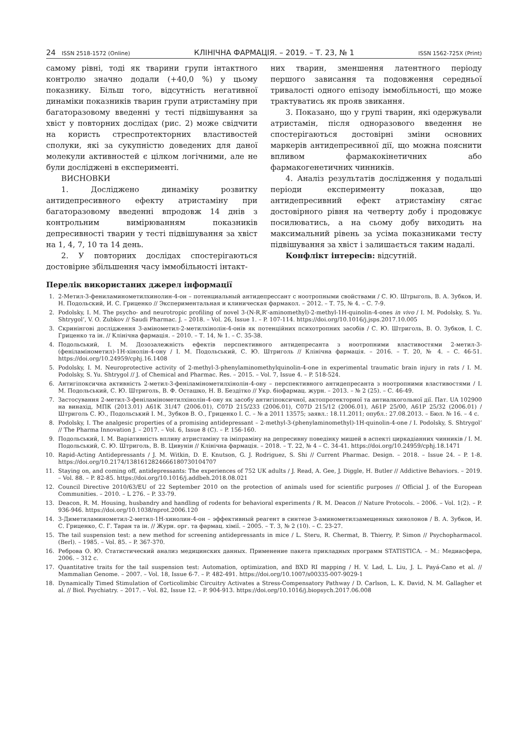24 ISSN 2518-1572 (Online) КЛІНІЧНА ФАРМАЦІЯ. – 2019. – Т. 23, № 1 ISSN 1562-725X (Print)
самому рівні, тоді як тварини групи інтактного контролю значно додали (+40,0 %) у цьому показнику. Більш того, відсутність негативної динаміки показників тварин групи атристаміну при багаторазовому введенні у тесті підвішування за хвіст у повторних дослідах (рис. 2) може свідчити на користь стреспротекторних властивостей сполуки, які за сукупністю доведених для даної молекули активностей є цілком логічними, але не були досліджені в експерименті.
ВИСНОВКИ
1. Досліджено динаміку розвитку антидепресивного ефекту атристаміну при багаторазовому введенні впродовж 14 днів з контрольним вимірюванням показників депресивності тварин у тесті підвішування за хвіст на 1, 4, 7, 10 та 14 день.
2. У повторних дослідах спостерігаються достовірне збільшення часу іммобільності інтакт-
них тварин, зменшення латентного періоду першого зависання та подовження середньої тривалості одного епізоду іммобільності, що може трактуватись як прояв звикання.
3. Показано, що у групі тварин, які одержували атристамін, після одноразового введення не спостерігаються достовірні зміни основних маркерів антидепресивної дії, що можна пояснити впливом фармакокінетичних або фармакогенетичних чинників.
4. Аналіз результатів дослідження у подальші періоди експерименту показав, що антидепресивний ефект атристаміну сягає достовірного рівня на четверту добу і продовжує посилюватись, а на сьому добу виходить на максимальний рівень за усіма показниками тесту підвішування за хвіст і залишається таким надалі.
Конфлікт інтересів: відсутній.
Перелік використаних джерел інформації
1. 2-Метил-3-фениламинометилхинолин-4-он – потенциальный антидепрессант с ноотропными свойствами / С. Ю. Штрыголь, В. А. Зубков, И. Н. Подольский, И. С. Гриценко // Экспериментальная и клиническая фармакол. – 2012. – Т. 75, № 4. – С. 7-9.
2. Podolsky, I. M. The psycho- and neurotropic profiling of novel 3-(N-R,R’-aminomethyl)-2-methyl-1H-quinolin-4-ones in vivo / I. M. Podolsky, S. Yu. Shtrygol’, V. O. Zubkov // Saudi Pharmac. J. – 2018. – Vol. 26, Issue 1. – P. 107-114. https://doi.org/10.1016/j.jsps.2017.10.005
3. Скринінгові дослідження 3-амінометил-2-метилхінолін-4-онів як потенційних психотропних засобів / С. Ю. Штриголь, В. О. Зубков, І. С. Гриценко та ін. // Клінічна фармація. – 2010. – Т. 14, № 1. – С. 35-38.
4. Подольський, І. М. Дозозалежність ефектів перспективного антидепресанта з ноотропними властивостями 2-метил-3-(феніламінометил)-1Н-хінолін-4-ону / І. М. Подольський, С. Ю. Штриголь // Клінічна фармація. – 2016. – Т. 20, № 4. – С. 46-51. https://doi.org/10.24959/cphj.16.1408
5. Podolsky, I. M. Neuroprotective activity of 2-methyl-3-phenylaminomethylquinolin-4-one in experimental traumatic brain injury in rats / I. M. Podolsky, S. Yu. Shtrygol // J. of Chemical and Pharmac. Res. – 2015. – Vol. 7, Issue 4. – P. 518-524.
6. Антигіпоксична активність 2-метил-3-феніламінометилхінолін-4-ону – перспективного антидепресанта з ноотропними властивостями / І. М. Подольський, С. Ю. Штриголь, В. Ф. Осташко, Н. В. Бездітко // Укр. біофармац. журн. – 2013. – № 2 (25). – С. 46-49.
7. Застосування 2-метил-3-феніламінометилхінолін-4-ону як засобу антигіпоксичної, актопротекторної та антиалкогольної дії. Пат. UA 102900 на винахід, МПК (2013.01) A61K 31/47 (2006.01), C07D 215/233 (2006.01), C07D 215/12 (2006.01), A61P 25/00, A61P 25/32 (2006.01) / Штриголь С. Ю., Подольський І. М., Зубков В. О., Гриценко І. С. – № a 2011 13575; заявл.: 18.11.2011; опубл.: 27.08.2013. – Бюл. № 16. – 4 с.
8. Podolsky, I. The analgesic properties of a promising antidepressant – 2-methyl-3-(phenylaminomethyl)-1H-quinolin-4-one / I. Podolsky, S. Shtrygol’ // The Pharma Innovation J. – 2017. – Vol. 6, Issue 8 (C). – P. 156-160.
9. Подольський, І. М. Варіативність впливу атристаміну та іміпраміну на депресивну поведінку мишей в аспекті циркадіанних чинників / І. М. Подольський, С. Ю. Штриголь, В. В. Цивунін // Клінічна фармація. – 2018. – Т. 22, № 4 – С. 34-41. https://doi.org/10.24959/cphj.18.1471
10. Rapid-Acting Antidepressants / J. M. Witkin, D. E. Knutson, G. J. Rodriguez, S. Shi // Current Pharmac. Design. – 2018. – Issue 24. – P. 1-8. https://doi.org/10.2174/1381612824666180730104707
11. Staying on, and coming off, antidepressants: The experiences of 752 UK adults / J. Read, A. Gee, J. Diggle, H. Butler // Addictive Behaviors. – 2019. – Vol. 88. – P. 82-85. https://doi.org/10.1016/j.addbeh.2018.08.021
12. Council Directive 2010/63/EU of 22 September 2010 on the protection of animals used for scientific purposes // Official J. of the European Communities. – 2010. – L 276. – P. 33-79.
13. Deacon, R. M. Housing, husbandry and handling of rodents for behavioral experiments / R. M. Deacon // Nature Protocols. – 2006. – Vol. 1(2). – P. 936-946. https://doi.org/10.1038/nprot.2006.120
14. 3-Диметиламинометил-2-метил-1Н-хинолин-4-он – эффективный реагент в синтезе 3-аминометилзамещенных хинолонов / В. А. Зубков, И. С. Гриценко, С. Г. Таран та ін. // Журн. орг. та фармац. хімії. – 2005. – Т. 3, № 2 (10). – С. 23-27.
15. The tail suspension test: a new method for screening antidepressants in mice / L. Steru, R. Chermat, B. Thierry, P. Simon // Psychopharmacol. (Berl). – 1985. – Vol. 85. – P. 367-370.
16. Реброва О. Ю. Статистический анализ медицинских данных. Применение пакета прикладных программ STATISTICA. – М.: Медиасфера, 2006. – 312 с.
17. Quantitative traits for the tail suspension test: Automation, optimization, and BXD RI mapping / H. V. Lad, L. Liu, J. L. Payá-Cano et al. // Mammalian Genome. – 2007. – Vol. 18, Issue 6-7. – P. 482-491. https://doi.org/10.1007/s00335-007-9029-1
18. Dynamically Timed Stimulation of Corticolimbic Circuitry Activates a Stress-Compensatory Pathway / D. Carlson, L. K. David, N. M. Gallagher et al. // Biol. Psychiatry. – 2017. – Vol. 82, Issue 12. – P. 904-913. https://doi.org/10.1016/j.biopsych.2017.06.008